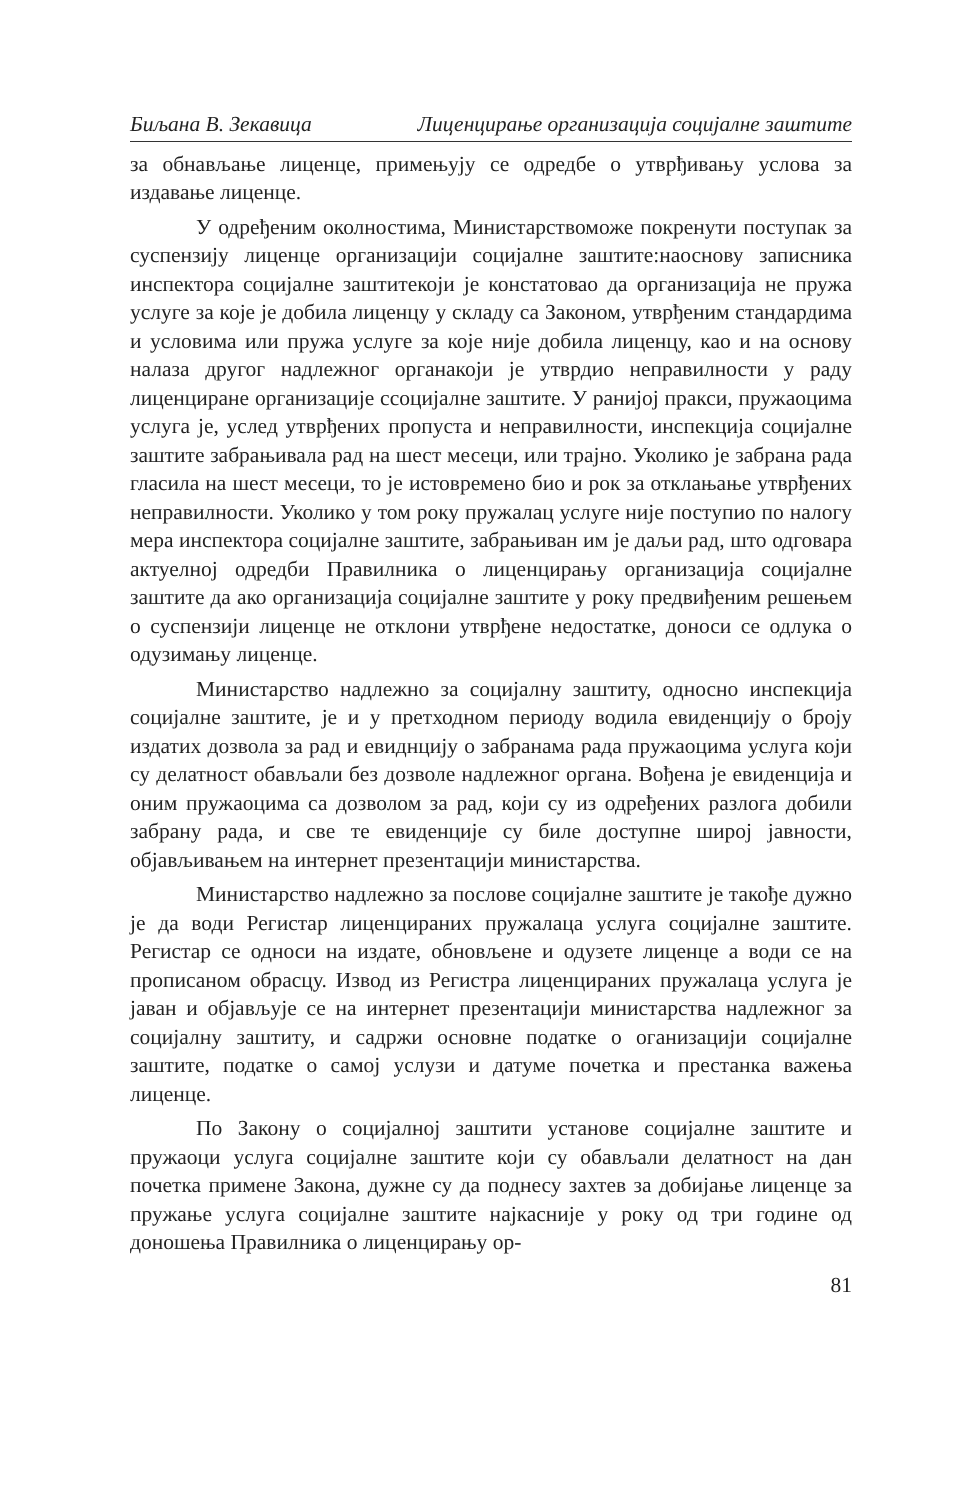Биљана В. Зекавица Лиценцирање организација социјалне заштите
за обнављање лиценце, примењују се одредбе о утврђивању услова за издавање лиценце.
У одређеним околностима, Министарствоможе покренути поступак за суспензију лиценце организацији социјалне заштите:наоснову записника инспектора социјалне заштитекоји је констатовао да организација не пружа услуге за које је добила лиценцу у складу са Законом, утврђеним стандардима и условима или пружа услуге за које није добила лиценцу, као и на основу налаза другог надлежног органакоји је утврдио неправилности у раду лиценциране организације ссоцијалне заштите. У ранијој пракси, пружаоцима услуга је, услед утврђених пропуста и неправилности, инспекција социјалне заштите забрањивала рад на шест месеци, или трајно. Уколико је забрана рада гласила на шест месеци, то је истовремено био и рок за отклањање утврђених неправилности. Уколико у том року пружалац услуге није поступио по налогу мера инспектора социјалне заштите, забрањиван им је даљи рад, што одговара актуелној одредби Правилника о лиценцирању организација социјалне заштите да ако организација социјалне заштите у року предвиђеним решењем о суспензији лиценце не отклони утврђене недостатке, доноси се одлука о одузимању лиценце.
Министарство надлежно за социјалну заштиту, односно инспекција социјалне заштите, је и у претходном периоду водила евиденцију о броју издатих дозвола за рад и евиднцију о забранама рада пружаоцима услуга који су делатност обављали без дозволе надлежног органа. Вођена је евиденција и оним пружаоцима са дозволом за рад, који су из одређених разлога добили забрану рада, и све те евиденције су биле доступне широј јавности, објављивањем на интернет презентацији министарства.
Министарство надлежно за послове социјалне заштите је такође дужно је да води Регистар лиценцираних пружалаца услуга социјалне заштите. Регистар се односи на издате, обновљене и одузете лиценце а води се на прописаном обрасцу. Извод из Регистра лиценцираних пружалаца услуга је јаван и објављује се на интернет презентацији министарства надлежног за социјалну заштиту, и садржи основне податке о оганизацији социјалне заштите, податке о самој услузи и датуме почетка и престанка важења лиценце.
По Закону о социјалној заштити установе социјалне заштите и пружаоци услуга социјалне заштите који су обављали делатност на дан почетка примене Закона, дужне су да поднесу захтев за добијање лиценце за пружање услуга социјалне заштите најкасније у року од три године од доношења Правилника о лиценцирању ор-
81